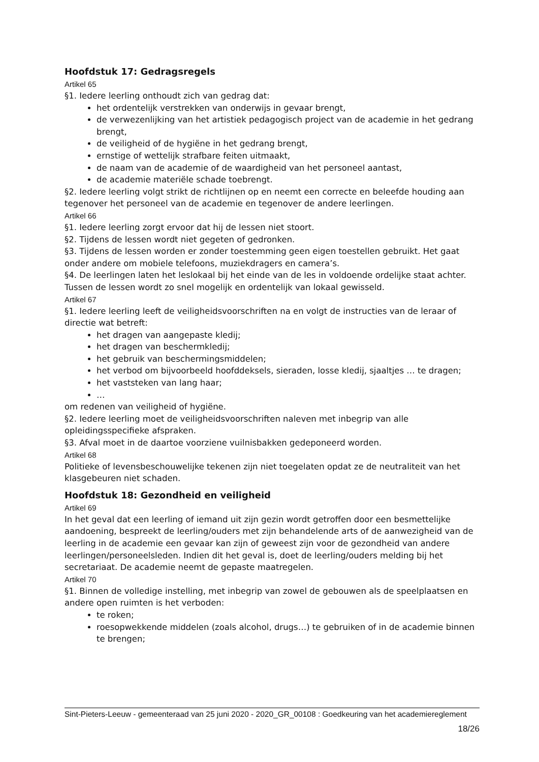Hoofdstuk 17: Gedragsregels
Artikel 65
§1. Iedere leerling onthoudt zich van gedrag dat:
het ordentelijk verstrekken van onderwijs in gevaar brengt,
de verwezenlijking van het artistiek pedagogisch project van de academie in het gedrang brengt,
de veiligheid of de hygiëne in het gedrang brengt,
ernstige of wettelijk strafbare feiten uitmaakt,
de naam van de academie of de waardigheid van het personeel aantast,
de academie materiële schade toebrengt.
§2. Iedere leerling volgt strikt de richtlijnen op en neemt een correcte en beleefde houding aan tegenover het personeel van de academie en tegenover de andere leerlingen.
Artikel 66
§1. Iedere leerling zorgt ervoor dat hij de lessen niet stoort.
§2. Tijdens de lessen wordt niet gegeten of gedronken.
§3. Tijdens de lessen worden er zonder toestemming geen eigen toestellen gebruikt. Het gaat onder andere om mobiele telefoons, muziekdragers en camera’s.
§4. De leerlingen laten het leslokaal bij het einde van de les in voldoende ordelijke staat achter. Tussen de lessen wordt zo snel mogelijk en ordentelijk van lokaal gewisseld.
Artikel 67
§1. Iedere leerling leeft de veiligheidsvoorschriften na en volgt de instructies van de leraar of directie wat betreft:
het dragen van aangepaste kledij;
het dragen van beschermkledij;
het gebruik van beschermingsmiddelen;
het verbod om bijvoorbeeld hoofddeksels, sieraden, losse kledij, sjaaltjes … te dragen;
het vaststeken van lang haar;
…
om redenen van veiligheid of hygiëne.
§2. Iedere leerling moet de veiligheidsvoorschriften naleven met inbegrip van alle opleidingsspecifieke afspraken.
§3. Afval moet in de daartoe voorziene vuilnisbakken gedeponeerd worden.
Artikel 68
Politieke of levensbeschouwelijke tekenen zijn niet toegelaten opdat ze de neutraliteit van het klasgebeuren niet schaden.
Hoofdstuk 18: Gezondheid en veiligheid
Artikel 69
In het geval dat een leerling of iemand uit zijn gezin wordt getroffen door een besmettelijke aandoening, bespreekt de leerling/ouders met zijn behandelende arts of de aanwezigheid van de leerling in de academie een gevaar kan zijn of geweest zijn voor de gezondheid van andere leerlingen/personeelsleden. Indien dit het geval is, doet de leerling/ouders melding bij het secretariaat. De academie neemt de gepaste maatregelen.
Artikel 70
§1. Binnen de volledige instelling, met inbegrip van zowel de gebouwen als de speelplaatsen en andere open ruimten is het verboden:
te roken;
roesopwekkende middelen (zoals alcohol, drugs…) te gebruiken of in de academie binnen te brengen;
Sint-Pieters-Leeuw - gemeenteraad van 25 juni 2020 - 2020_GR_00108 : Goedkeuring van het academiereglement
18/26